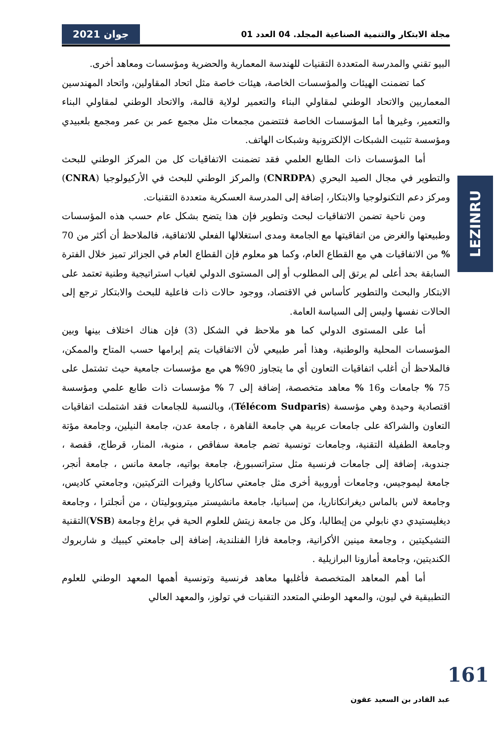مجلة الابتكار والتنمية الصناعية المجلد. 04 العدد 01 جوان 2021
البيو تقني والمدرسة المتعددة التقنيات للهندسة المعمارية والحضرية ومؤسسات ومعاهد أخرى.
كما تضمنت الهيئات والمؤسسات الخاصة، هيئات خاصة مثل اتحاد المقاولين، واتحاد المهندسين المعماريين والاتحاد الوطني لمقاولي البناء والتعمير لولاية قالمة، والاتحاد الوطني لمقاولي البناء والتعمير، وغيرها أما المؤسسات الخاصة فتتضمن مجمعات مثل مجمع عمر بن عمر ومجمع بلعبيدي ومؤسسة تثبيت الشبكات الإلكترونية وشبكات الهاتف.
أما المؤسسات ذات الطابع العلمي فقد تضمنت الاتفاقيات كل من المركز الوطني للبحث والتطوير في مجال الصيد البحري (CNRDPA) والمركز الوطني للبحث في الأركيولوجيا (CNRA) ومركز دعم التكنولوجيا والابتكار، إضافة إلى المدرسة العسكرية متعددة التقنيات.
ومن ناحية تضمن الاتفاقيات لبحث وتطوير فإن هذا يتضح بشكل عام حسب هذه المؤسسات وطبيعتها والغرض من اتفاقيتها مع الجامعة ومدى استغلالها الفعلي للاتفاقية، فالملاحظ أن أكثر من 70 % من الاتفاقيات هي مع القطاع العام، وكما هو معلوم فإن القطاع العام في الجزائر تميز خلال الفترة السابقة بحد أعلى لم يرتق إلى المطلوب أو إلى المستوى الدولي لغياب استراتيجية وطنية تعتمد على الابتكار والبحث والتطوير كأساس في الاقتصاد، ووجود حالات ذات فاعلية للبحث والابتكار ترجع إلى الحالات نفسها وليس إلى السياسة العامة.
أما على المستوى الدولي كما هو ملاحظ في الشكل (3) فإن هناك اختلاف بينها وبين المؤسسات المحلية والوطنية، وهذا أمر طبيعي لأن الاتفاقيات يتم إبرامها حسب المتاح والممكن، فالملاحظ أن أغلب اتفاقيات التعاون أي ما يتجاوز 90% هي مع مؤسسات جامعية حيث تشتمل على 75 % جامعات و16 % معاهد متخصصة، إضافة إلى 7 % مؤسسات ذات طابع علمي ومؤسسة اقتصادية وحيدة وهي مؤسسة (Télécom Sudparis)، وبالنسبة للجامعات فقد اشتملت اتفاقيات التعاون والشراكة على جامعات عربية هي جامعة القاهرة ، جامعة عدن، جامعة النيلين، وجامعة مؤتة وجامعة الطفيلة التقنية، وجامعات تونسية تضم جامعة سفاقص ، منوبة، المنار، قرطاج، قفصة ، جندوبة، إضافة إلى جامعات فرنسية مثل ستراتسبورغ، جامعة بواتيه، جامعة مانس ، جامعة أنجر، جامعة ليموجيس، وجامعات أوروبية أخرى مثل جامعتي ساكاريا وفيرات التركيتين، وجامعتي كاديس، وجامعة لاس بالماس ديغرانكاناريا، من إسبانيا، جامعة مانشيستر ميتروبوليتان ، من أنجلترا ، وجامعة ديغليستيدي دي نابولي من إيطاليا، وكل من جامعة زيتش للعلوم الحية في براغ وجامعة (VSB)التقنية التشيكيتين ، وجامعة مينين الأكرانية، وجامعة فازا الفنلندية، إضافة إلى جامعتي كيبيك و شاربروك الكنديتين، وجامعة أمازونا البرازيلية .
أما أهم المعاهد المتخصصة فأغلبها معاهد فرنسية وتونسية أهمها المعهد الوطني للعلوم التطبيقية في ليون، والمعهد الوطني المتعدد التقنيات في تولوز، والمعهد العالي
LEZINRU
161
عبد القادر بن السعيد عقون